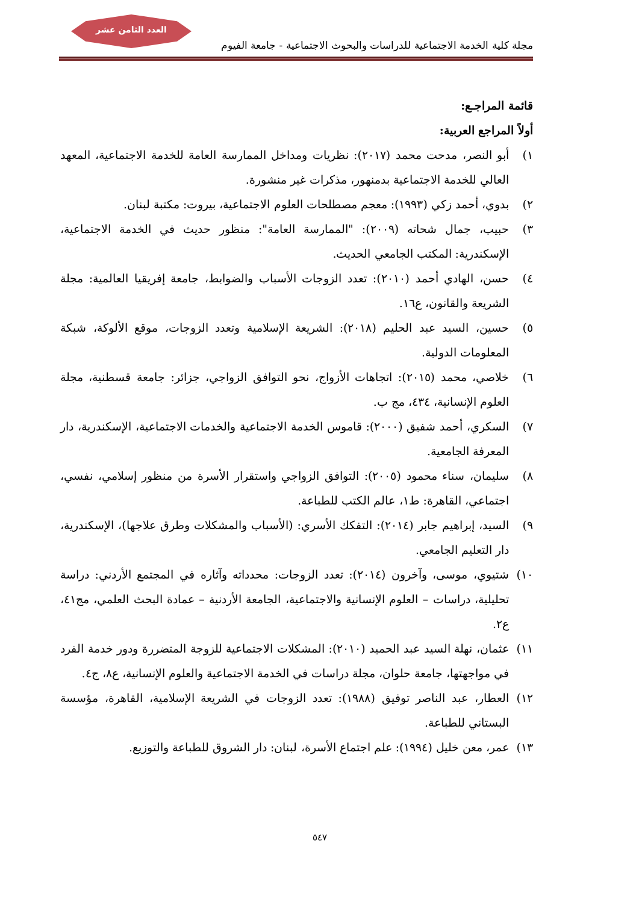العدد الثامن عشر
مجلة كلية الخدمة الاجتماعية للدراسات والبحوث الاجتماعية - جامعة الفيوم
قائمة المراجـع:
أولاً المراجع العربية:
١) أبو النصر، مدحت محمد (٢٠١٧): نظريات ومداخل الممارسة العامة للخدمة الاجتماعية، المعهد العالي للخدمة الاجتماعية بدمنهور، مذكرات غير منشورة.
٢) بدوي، أحمد زكي (١٩٩٣): معجم مصطلحات العلوم الاجتماعية، بيروت: مكتبة لبنان.
٣) حبيب، جمال شحاته (٢٠٠٩): "الممارسة العامة": منظور حديث في الخدمة الاجتماعية، الإسكندرية: المكتب الجامعي الحديث.
٤) حسن، الهادي أحمد (٢٠١٠): تعدد الزوجات الأسباب والضوابط، جامعة إفريقيا العالمية: مجلة الشريعة والقانون، ع١٦.
٥) حسين، السيد عبد الحليم (٢٠١٨): الشريعة الإسلامية وتعدد الزوجات، موقع الألوكة، شبكة المعلومات الدولية.
٦) خلاصي، محمد (٢٠١٥): اتجاهات الأزواج، نحو التوافق الزواجي، جزائر: جامعة قسطنية، مجلة العلوم الإنسانية، ٤٣٤، مج ب.
٧) السكري، أحمد شفيق (٢٠٠٠): قاموس الخدمة الاجتماعية والخدمات الاجتماعية، الإسكندرية، دار المعرفة الجامعية.
٨) سليمان، سناء محمود (٢٠٠٥): التوافق الزواجي واستقرار الأسرة من منظور إسلامي، نفسي، اجتماعي، القاهرة: ط١، عالم الكتب للطباعة.
٩) السيد، إبراهيم جابر (٢٠١٤): التفكك الأسري: (الأسباب والمشكلات وطرق علاجها)، الإسكندرية، دار التعليم الجامعي.
١٠) شتيوي، موسى، وآخرون (٢٠١٤): تعدد الزوجات: محدداته وآثاره في المجتمع الأردني: دراسة تحليلية، دراسات – العلوم الإنسانية والاجتماعية، الجامعة الأردنية – عمادة البحث العلمي، مج٤١، ع٢.
١١) عثمان، نهلة السيد عبد الحميد (٢٠١٠): المشكلات الاجتماعية للزوجة المتضررة ودور خدمة الفرد في مواجهتها، جامعة حلوان، مجلة دراسات في الخدمة الاجتماعية والعلوم الإنسانية، ع٨، ج٤.
١٢) العطار، عبد الناصر توفيق (١٩٨٨): تعدد الزوجات في الشريعة الإسلامية، القاهرة، مؤسسة البستاني للطباعة.
١٣) عمر، معن خليل (١٩٩٤): علم اجتماع الأسرة، لبنان: دار الشروق للطباعة والتوزيع.
٥٤٧